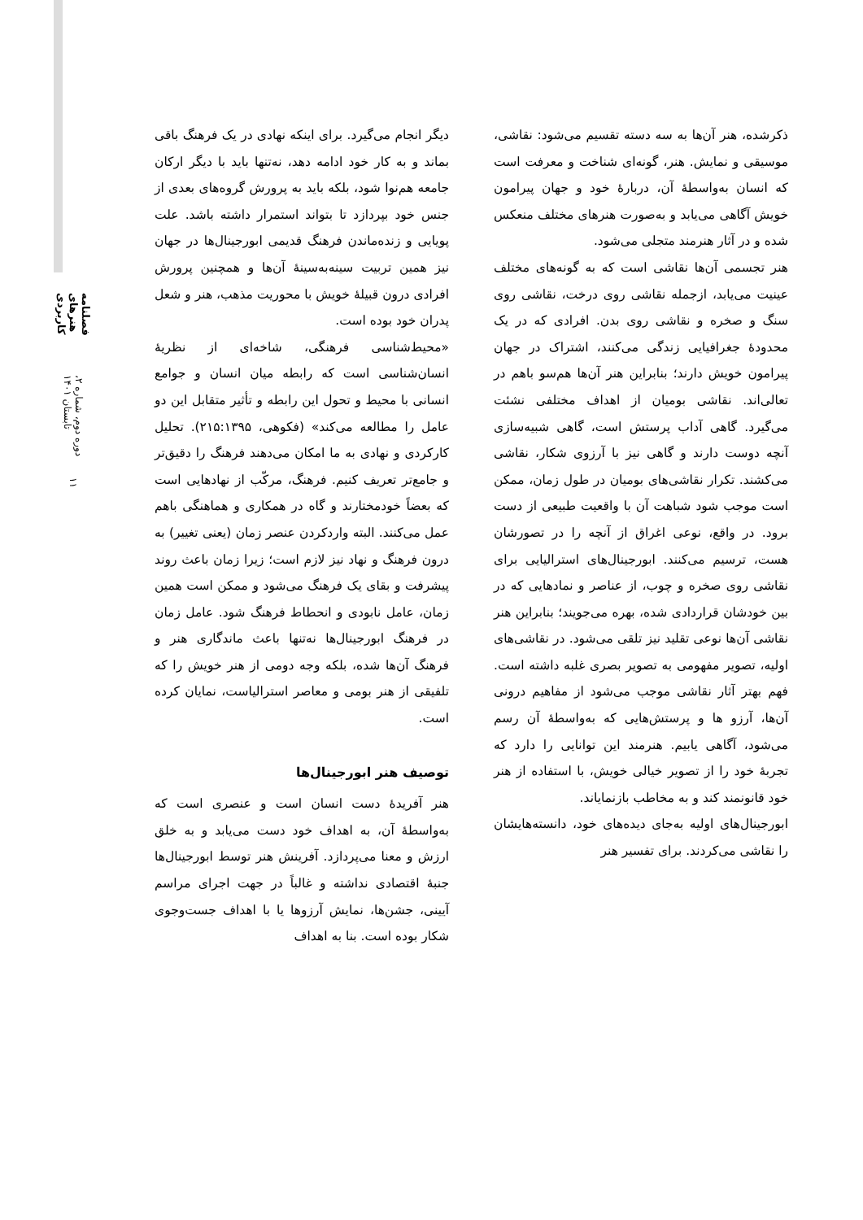فصلنامه هنرهای کاربردی
دوره دوم، شماره ۲، تابستان ۱۴۰۱
۱۱
دیگر انجام می‌گیرد. برای اینکه نهادی در یک فرهنگ باقی بماند و به کار خود ادامه دهد، نه‌تنها باید با دیگر ارکان جامعه هم‌نوا شود، بلکه باید به پرورش گروه‌های بعدی از جنس خود بپردازد تا بتواند استمرار داشته باشد. علت پویایی و زنده‌ماندن فرهنگ قدیمی ابورجینال‌ها در جهان نیز همین تربیت سینه‌به‌سینهٔ آن‌ها و همچنین پرورش افرادی درون قبیلهٔ خویش با محوریت مذهب، هنر و شعل پدران خود بوده است.
«محیط‌شناسی فرهنگی، شاخه‌ای از نظریهٔ انسان‌شناسی است که رابطه میان انسان و جوامع انسانی با محیط و تحول این رابطه و تأثیر متقابل این دو عامل را مطالعه می‌کند» (فکوهی، ۲۱۵:۱۳۹۵). تحلیل کارکردی و نهادی به ما امکان می‌دهند فرهنگ را دقیق‌تر و جامع‌تر تعریف کنیم. فرهنگ، مرکّب از نهادهایی است که بعضاً خودمختارند و گاه در همکاری و هماهنگی باهم عمل می‌کنند. البته واردکردن عنصر زمان (یعنی تغییر) به درون فرهنگ و نهاد نیز لازم است؛ زیرا زمان باعث روند پیشرفت و بقای یک فرهنگ می‌شود و ممکن است همین زمان، عامل نابودی و انحطاط فرهنگ شود. عامل زمان در فرهنگ ابورجینال‌ها نه‌تنها باعث ماندگاری هنر و فرهنگ آن‌ها شده، بلکه وجه دومی از هنر خویش را که تلفیقی از هنر بومی و معاصر استرالیاست، نمایان کرده است.
توصیف هنر ابورجینال‌ها
هنر آفریدهٔ دست انسان است و عنصری است که به‌واسطهٔ آن، به اهداف خود دست می‌یابد و به خلق ارزش و معنا می‌پردازد. آفرینش هنر توسط ابورجینال‌ها جنبهٔ اقتصادی نداشته و غالباً در جهت اجرای مراسم آیینی، جشن‌ها، نمایش آرزوها یا با اهداف جست‌وجوی شکار بوده است. بنا به اهداف
ذکرشده، هنر آن‌ها به سه دسته تقسیم می‌شود: نقاشی، موسیقی و نمایش. هنر، گونه‌ای شناخت و معرفت است که انسان به‌واسطهٔ آن، دربارهٔ خود و جهان پیرامون خویش آگاهی می‌یابد و به‌صورت هنرهای مختلف منعکس شده و در آثار هنرمند متجلی می‌شود.
هنر تجسمی آن‌ها نقاشی است که به گونه‌های مختلف عینیت می‌یابد، ازجمله نقاشی روی درخت، نقاشی روی سنگ و صخره و نقاشی روی بدن. افرادی که در یک محدودهٔ جغرافیایی زندگی می‌کنند، اشتراک در جهان پیرامون خویش دارند؛ بنابراین هنر آن‌ها هم‌سو باهم در تعالی‌اند. نقاشی بومیان از اهداف مختلفی نشئت می‌گیرد. گاهی آداب پرستش است، گاهی شبیه‌سازی آنچه دوست دارند و گاهی نیز با آرزوی شکار، نقاشی می‌کشند. تکرار نقاشی‌های بومیان در طول زمان، ممکن است موجب شود شباهت آن با واقعیت طبیعی از دست برود. در واقع، نوعی اغراق از آنچه را در تصورشان هست، ترسیم می‌کنند. ابورجینال‌های استرالیایی برای نقاشی روی صخره و چوب، از عناصر و نمادهایی که در بین خودشان قراردادی شده، بهره می‌جویند؛ بنابراین هنر نقاشی آن‌ها نوعی تقلید نیز تلقی می‌شود. در نقاشی‌های اولیه، تصویر مفهومی به تصویر بصری غلبه داشته است. فهم بهتر آثار نقاشی موجب می‌شود از مفاهیم درونی آن‌ها، آرزو ها و پرستش‌هایی که به‌واسطهٔ آن رسم می‌شود، آگاهی یابیم. هنرمند این توانایی را دارد که تجربهٔ خود را از تصویر خیالی خویش، با استفاده از هنر خود قانونمند کند و به مخاطب بازنمایاند.
ابورجینال‌های اولیه به‌جای دیده‌های خود، دانسته‌هایشان را نقاشی می‌کردند. برای تفسیر هنر